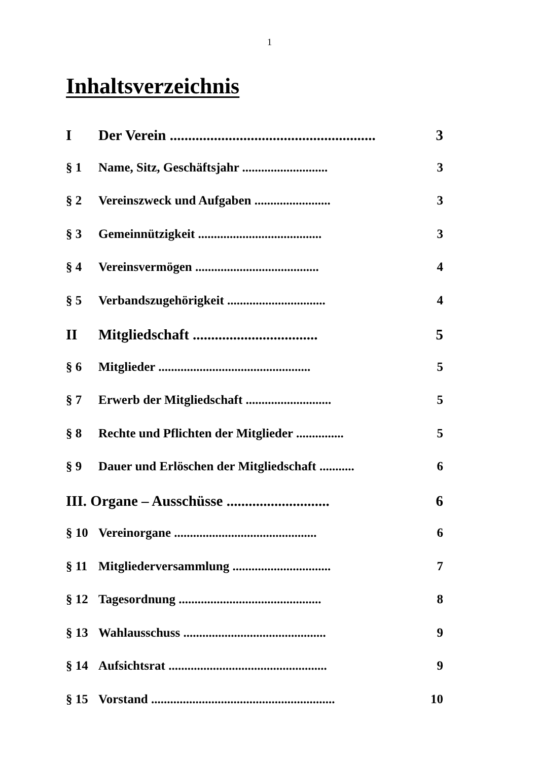1
Inhaltsverzeichnis
I Der Verein ........................................................ 3
§ 1 Name, Sitz, Geschäftsjahr ........................... 3
§ 2 Vereinszweck und Aufgaben ........................ 3
§ 3 Gemeinnützigkeit ....................................... 3
§ 4 Vereinsvermögen ....................................... 4
§ 5 Verbandszugehörigkeit ............................... 4
II Mitgliedschaft .................................. 5
§ 6 Mitglieder ................................................ 5
§ 7 Erwerb der Mitgliedschaft ........................... 5
§ 8 Rechte und Pflichten der Mitglieder ............... 5
§ 9 Dauer und Erlöschen der Mitgliedschaft ........... 6
III. Organe – Ausschüsse ............................ 6
§ 10 Vereinorgane ............................................. 6
§ 11 Mitgliederversammlung ............................... 7
§ 12 Tagesordnung ............................................. 8
§ 13 Wahlausschuss ............................................. 9
§ 14 Aufsichtsrat .................................................. 9
§ 15 Vorstand .......................................................... 10